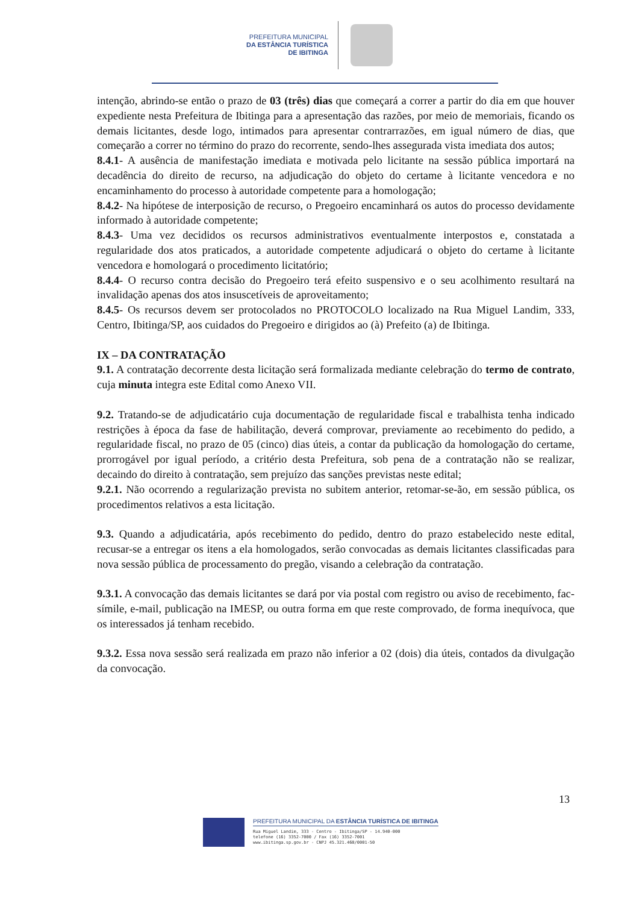PREFEITURA MUNICIPAL
DA ESTÂNCIA TURÍSTICA
DE IBITINGA
intenção, abrindo-se então o prazo de 03 (três) dias que começará a correr a partir do dia em que houver expediente nesta Prefeitura de Ibitinga para a apresentação das razões, por meio de memoriais, ficando os demais licitantes, desde logo, intimados para apresentar contrarrazões, em igual número de dias, que começarão a correr no término do prazo do recorrente, sendo-lhes assegurada vista imediata dos autos;
8.4.1- A ausência de manifestação imediata e motivada pelo licitante na sessão pública importará na decadência do direito de recurso, na adjudicação do objeto do certame à licitante vencedora e no encaminhamento do processo à autoridade competente para a homologação;
8.4.2- Na hipótese de interposição de recurso, o Pregoeiro encaminhará os autos do processo devidamente informado à autoridade competente;
8.4.3- Uma vez decididos os recursos administrativos eventualmente interpostos e, constatada a regularidade dos atos praticados, a autoridade competente adjudicará o objeto do certame à licitante vencedora e homologará o procedimento licitatório;
8.4.4- O recurso contra decisão do Pregoeiro terá efeito suspensivo e o seu acolhimento resultará na invalidação apenas dos atos insuscetíveis de aproveitamento;
8.4.5- Os recursos devem ser protocolados no PROTOCOLO localizado na Rua Miguel Landim, 333, Centro, Ibitinga/SP, aos cuidados do Pregoeiro e dirigidos ao (à) Prefeito (a) de Ibitinga.
IX – DA CONTRATAÇÃO
9.1. A contratação decorrente desta licitação será formalizada mediante celebração do termo de contrato, cuja minuta integra este Edital como Anexo VII.
9.2. Tratando-se de adjudicatário cuja documentação de regularidade fiscal e trabalhista tenha indicado restrições à época da fase de habilitação, deverá comprovar, previamente ao recebimento do pedido, a regularidade fiscal, no prazo de 05 (cinco) dias úteis, a contar da publicação da homologação do certame, prorrogável por igual período, a critério desta Prefeitura, sob pena de a contratação não se realizar, decaindo do direito à contratação, sem prejuízo das sanções previstas neste edital;
9.2.1. Não ocorrendo a regularização prevista no subitem anterior, retomar-se-ão, em sessão pública, os procedimentos relativos a esta licitação.
9.3. Quando a adjudicatária, após recebimento do pedido, dentro do prazo estabelecido neste edital, recusar-se a entregar os itens a ela homologados, serão convocadas as demais licitantes classificadas para nova sessão pública de processamento do pregão, visando a celebração da contratação.
9.3.1. A convocação das demais licitantes se dará por via postal com registro ou aviso de recebimento, fac-símile, e-mail, publicação na IMESP, ou outra forma em que reste comprovado, de forma inequívoca, que os interessados já tenham recebido.
9.3.2. Essa nova sessão será realizada em prazo não inferior a 02 (dois) dia úteis, contados da divulgação da convocação.
13
PREFEITURA MUNICIPAL DA ESTÂNCIA TURÍSTICA DE IBITINGA
Rua Miguel Landim, 333 - Centro - Ibitinga/SP - 14.940-000
telefone (16) 3352-7000 / Fax (16) 3352-7001
www.ibitinga.sp.gov.br - CNPJ 45.321.460/0001-50